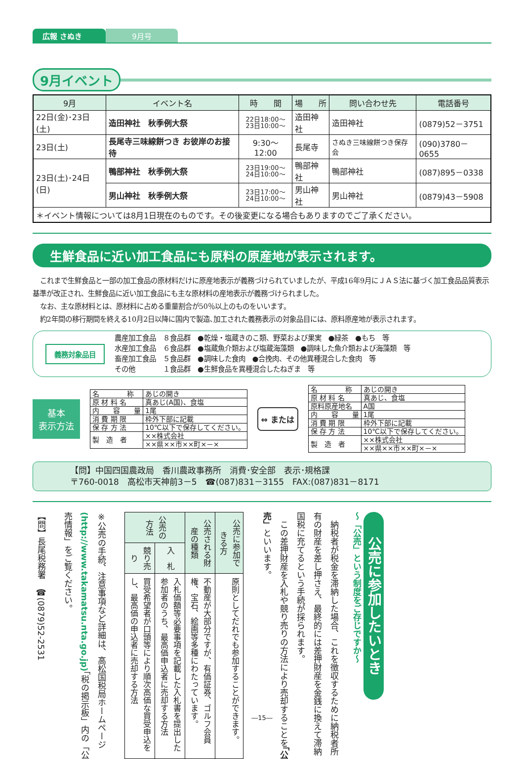広報 さぬき 9月号
9月イベント
| 9月 | イベント名 | 時 間 | 場 所 | 問い合わせ先 | 電話番号 |
| --- | --- | --- | --- | --- | --- |
| 22日(金)･23日(土) | 造田神社 秋季例大祭 | 22日18:00～ 23日10:00～ | 造田神社 | 造田神社 | (0879)52－3751 |
| 23日(土) | 長尾寺三味線餅つき お彼岸のお接待 | 9:30～12:00 | 長尾寺 | さぬき三味線餅つき保存会 | (090)3780－0655 |
| 23日(土)･24日(日) | 鴨部神社 秋季例大祭 | 23日19:00～ 24日10:00～ | 鴨部神社 | 鴨部神社 | (087)895－0338 |
| | 男山神社 秋季例大祭 | 23日17:00～ 24日10:00～ | 男山神社 | 男山神社 | (0879)43－5908 |
| ＊イベント情報については8月1日現在のものです。その後変更になる場合もありますのでご了承ください。 | | | | | |
生鮮食品に近い加工食品にも原料の原産地が表示されます。
これまで生鮮食品と一部の加工食品の原材料だけに原産地表示が義務づけられていましたが、平成16年9月にＪＡＳ法に基づく加工食品品質表示基準が改正され、生鮮食品に近い加工食品にも主な原材料の産地表示が義務づけられました。
なお、主な原材料とは、原材料に占める重量割合が50％以上のものをいいます。
約2年間の移行期間を終える10月2日以降に国内で製造､加工された義務表示の対象品目には、原料原産地が表示されます。
義務対象品目
農産加工食品　８食品群　●乾燥・塩蔵きのこ類、野菜および果実　●緑茶　●もち　等
水産加工食品　６食品群　●塩蔵魚介類および塩蔵海藻類　●調味した魚介類および海藻類　等
畜産加工食品　５食品群　●調味した食肉　●合挽肉、その他異種混合した食肉　等
その他　　　　１食品群　●生鮮食品を異種混合したねぎま　等
基本
表示方法
| 名 称 | あじの開き |
| 原 材 料 名 | 真あじ(A国)、食塩 |
| 内 容 量 | 1尾 |
| 消 費 期 限 | 枠外下部に記載 |
| 保 存 方 法 | 10℃以下で保存してください。 |
| 製 造 者 | ××株式会社 |
| | ××県××市××町×－× |
⇔ または
| 名 称 | あじの開き |
| 原 材 料 名 | 真あじ、食塩 |
| 原料原産地名 | A国 |
| 内 容 量 | 1尾 |
| 消 費 期 限 | 枠外下部に記載 |
| 保 存 方 法 | 10℃以下で保存してください。 |
| 製 造 者 | ××株式会社 |
| | ××県××市××町×－× |
【問】中国四国農政局　香川農政事務所　消費･安全部　表示･規格課
〒760-0018　高松市天神前3－5　☎(087)831－3155　FAX:(087)831－8171
公売に参加したいとき
～「公売」という制度をご存じですか～
　納税者が税金を滞納した場合、これを徴収するために納税者所有の財産を差し押さえ、最終的には差押財産を金銭に換えて滞納国税に充てるという手続が採られます。
　この差押財産を入札や競り売りの方法により売却することを「公売」といいます。
| 公売に参加できる方 | | 原則としてだれでも参加することができます。 |
| 公売される財産の種類 | | 不動産が大部分ですが、有価証券、ゴルフ会員権、宝石、絵画等多種にわたっています。 |
| 公売の方法 | 入 札 | 入札価額等必要事項を記載した入札書を提出した参加者のうち、最高価申込者に売却する方法 |
| | 競り売り | 買受希望者が口頭等により順次高価な買受申込をし、最高価の申込者に売却する方法 |
※公売の手続、注意事項など詳細は、高松国税局ホームページ(http://www.takamatsu.nta.go.jp)「税の掲示板」内の「公売情報」をご覧ください。
【問】長尾税務署　☎(0879)52-2531
―15―